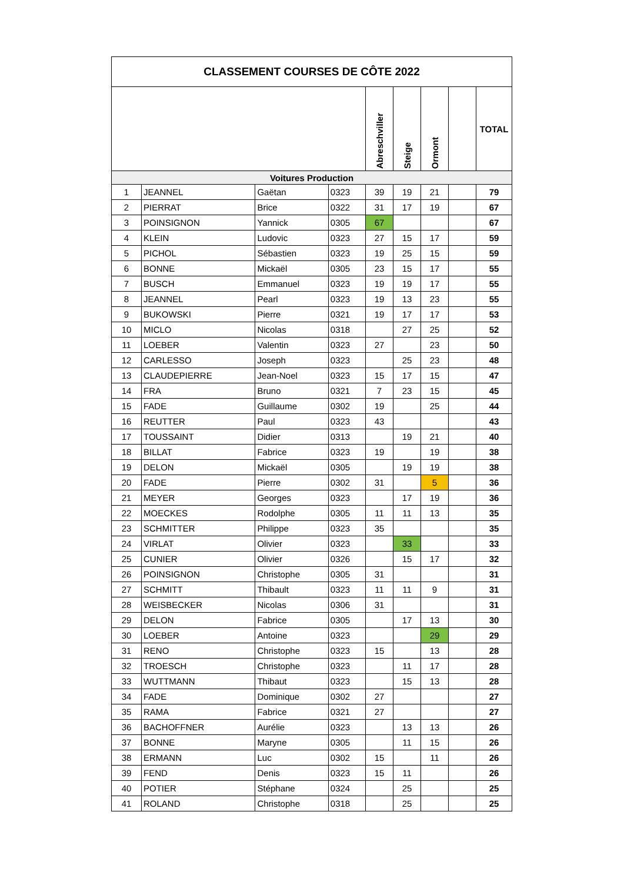| CLASSEMENT COURSES DE CÔTE 2022 | | | | | | | | |
| | | | | Abreschviller | Steige | Ormont | | TOTAL |
| Voitures Production | | | | | | | | |
| 1 | JEANNEL | Gaëtan | 0323 | 39 | 19 | 21 | | 79 |
| 2 | PIERRAT | Brice | 0322 | 31 | 17 | 19 | | 67 |
| 3 | POINSIGNON | Yannick | 0305 | 67 | | | | 67 |
| 4 | KLEIN | Ludovic | 0323 | 27 | 15 | 17 | | 59 |
| 5 | PICHOL | Sébastien | 0323 | 19 | 25 | 15 | | 59 |
| 6 | BONNE | Mickaël | 0305 | 23 | 15 | 17 | | 55 |
| 7 | BUSCH | Emmanuel | 0323 | 19 | 19 | 17 | | 55 |
| 8 | JEANNEL | Pearl | 0323 | 19 | 13 | 23 | | 55 |
| 9 | BUKOWSKI | Pierre | 0321 | 19 | 17 | 17 | | 53 |
| 10 | MICLO | Nicolas | 0318 | | 27 | 25 | | 52 |
| 11 | LOEBER | Valentin | 0323 | 27 | | 23 | | 50 |
| 12 | CARLESSO | Joseph | 0323 | | 25 | 23 | | 48 |
| 13 | CLAUDEPIERRE | Jean-Noel | 0323 | 15 | 17 | 15 | | 47 |
| 14 | FRA | Bruno | 0321 | 7 | 23 | 15 | | 45 |
| 15 | FADE | Guillaume | 0302 | 19 | | 25 | | 44 |
| 16 | REUTTER | Paul | 0323 | 43 | | | | 43 |
| 17 | TOUSSAINT | Didier | 0313 | | 19 | 21 | | 40 |
| 18 | BILLAT | Fabrice | 0323 | 19 | | 19 | | 38 |
| 19 | DELON | Mickaël | 0305 | | 19 | 19 | | 38 |
| 20 | FADE | Pierre | 0302 | 31 | | 5 | | 36 |
| 21 | MEYER | Georges | 0323 | | 17 | 19 | | 36 |
| 22 | MOECKES | Rodolphe | 0305 | 11 | 11 | 13 | | 35 |
| 23 | SCHMITTER | Philippe | 0323 | 35 | | | | 35 |
| 24 | VIRLAT | Olivier | 0323 | | 33 | | | 33 |
| 25 | CUNIER | Olivier | 0326 | | 15 | 17 | | 32 |
| 26 | POINSIGNON | Christophe | 0305 | 31 | | | | 31 |
| 27 | SCHMITT | Thibault | 0323 | 11 | 11 | 9 | | 31 |
| 28 | WEISBECKER | Nicolas | 0306 | 31 | | | | 31 |
| 29 | DELON | Fabrice | 0305 | | 17 | 13 | | 30 |
| 30 | LOEBER | Antoine | 0323 | | | 29 | | 29 |
| 31 | RENO | Christophe | 0323 | 15 | | 13 | | 28 |
| 32 | TROESCH | Christophe | 0323 | | 11 | 17 | | 28 |
| 33 | WUTTMANN | Thibaut | 0323 | | 15 | 13 | | 28 |
| 34 | FADE | Dominique | 0302 | 27 | | | | 27 |
| 35 | RAMA | Fabrice | 0321 | 27 | | | | 27 |
| 36 | BACHOFFNER | Aurélie | 0323 | | 13 | 13 | | 26 |
| 37 | BONNE | Maryne | 0305 | | 11 | 15 | | 26 |
| 38 | ERMANN | Luc | 0302 | 15 | | 11 | | 26 |
| 39 | FEND | Denis | 0323 | 15 | 11 | | | 26 |
| 40 | POTIER | Stéphane | 0324 | | 25 | | | 25 |
| 41 | ROLAND | Christophe | 0318 | | 25 | | | 25 |